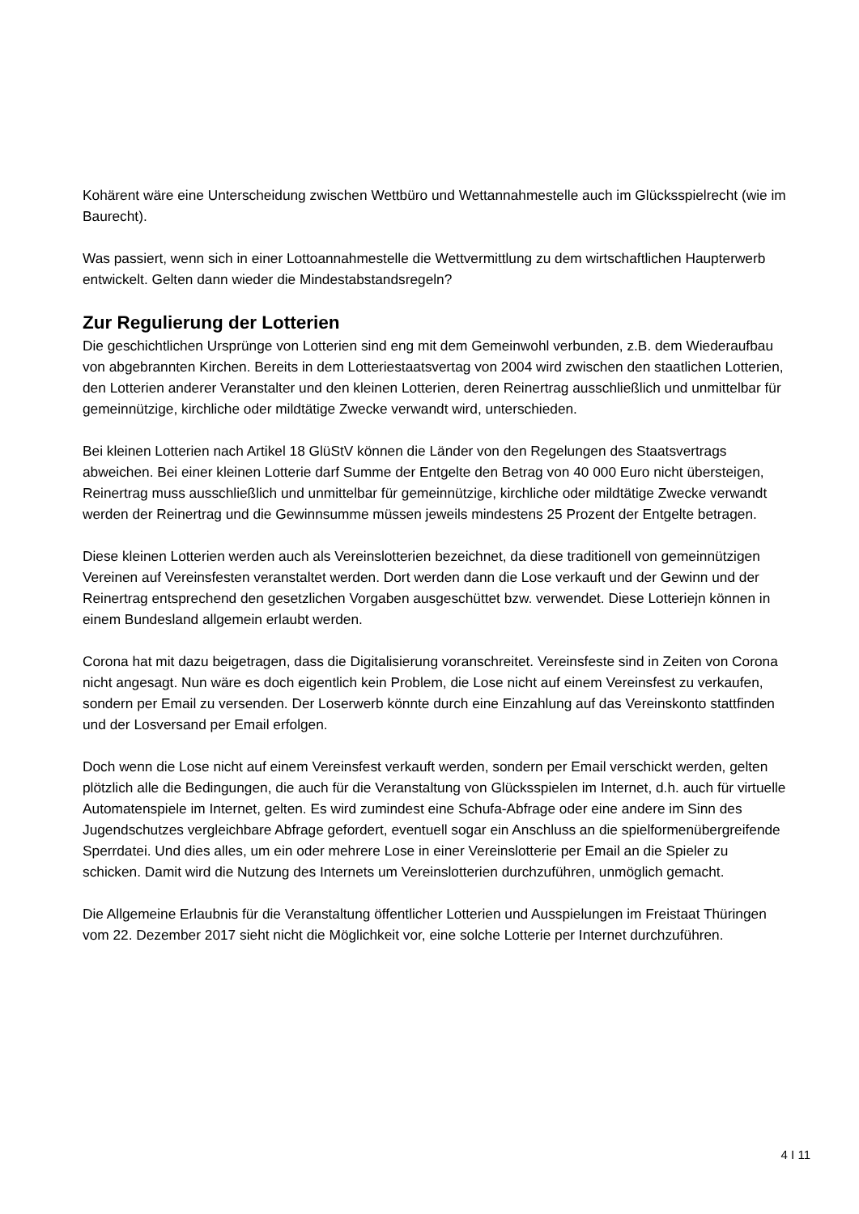Kohärent wäre eine Unterscheidung zwischen Wettbüro und Wettannahmestelle auch im Glücksspielrecht (wie im Baurecht).
Was passiert, wenn sich in einer Lottoannahmestelle die Wettvermittlung zu dem wirtschaftlichen Haupterwerb entwickelt. Gelten dann wieder die Mindestabstandsregeln?
Zur Regulierung der Lotterien
Die geschichtlichen Ursprünge von Lotterien sind eng mit dem Gemeinwohl verbunden, z.B. dem Wiederaufbau von abgebrannten Kirchen. Bereits in dem Lotteriestaatsvertag von 2004 wird zwischen den staatlichen Lotterien, den Lotterien anderer Veranstalter und den kleinen Lotterien, deren Reinertrag ausschließlich und unmittelbar für gemeinnützige, kirchliche oder mildtätige Zwecke verwandt wird, unterschieden.
Bei kleinen Lotterien nach Artikel 18 GlüStV können die Länder von den Regelungen des Staatsvertrags abweichen. Bei einer kleinen Lotterie darf Summe der Entgelte den Betrag von 40 000 Euro nicht übersteigen, Reinertrag muss ausschließlich und unmittelbar für gemeinnützige, kirchliche oder mildtätige Zwecke verwandt werden der Reinertrag und die Gewinnsumme müssen jeweils mindestens 25 Prozent der Entgelte betragen.
Diese kleinen Lotterien werden auch als Vereinslotterien bezeichnet, da diese traditionell von gemeinnützigen Vereinen auf Vereinsfesten veranstaltet werden. Dort werden dann die Lose verkauft und der Gewinn und der Reinertrag entsprechend den gesetzlichen Vorgaben ausgeschüttet bzw. verwendet. Diese Lotteriejn können in einem Bundesland allgemein erlaubt werden.
Corona hat mit dazu beigetragen, dass die Digitalisierung voranschreitet. Vereinsfeste sind in Zeiten von Corona nicht angesagt. Nun wäre es doch eigentlich kein Problem, die Lose nicht auf einem Vereinsfest zu verkaufen, sondern per Email zu versenden. Der Loserwerb könnte durch eine Einzahlung auf das Vereinskonto stattfinden und der Losversand per Email erfolgen.
Doch wenn die Lose nicht auf einem Vereinsfest verkauft werden, sondern per Email verschickt werden, gelten plötzlich alle die Bedingungen, die auch für die Veranstaltung von Glücksspielen im Internet, d.h. auch für virtuelle Automatenspiele im Internet, gelten. Es wird zumindest eine Schufa-Abfrage oder eine andere im Sinn des Jugendschutzes vergleichbare Abfrage gefordert, eventuell sogar ein Anschluss an die spielformenübergreifende Sperrdatei. Und dies alles, um ein oder mehrere Lose in einer Vereinslotterie per Email an die Spieler zu schicken. Damit wird die Nutzung des Internets um Vereinslotterien durchzuführen, unmöglich gemacht.
Die Allgemeine Erlaubnis für die Veranstaltung öffentlicher Lotterien und Ausspielungen im Freistaat Thüringen vom 22. Dezember 2017 sieht nicht die Möglichkeit vor, eine solche Lotterie per Internet durchzuführen.
4 I 11